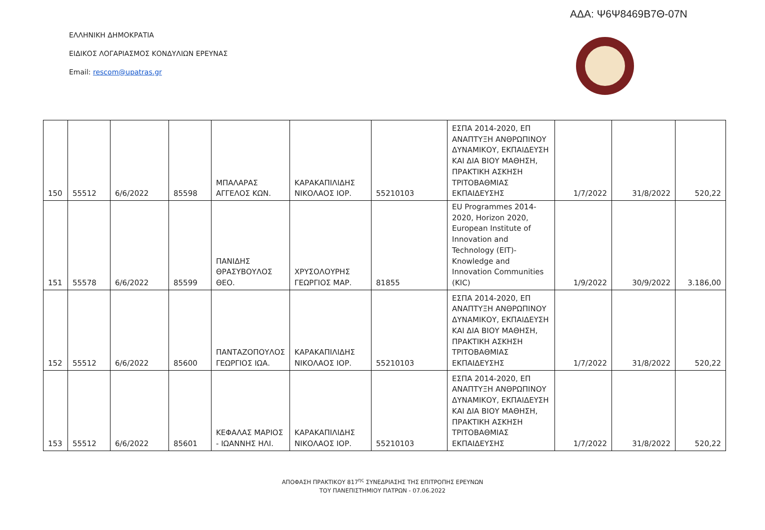ΑΔΑ: Ψ6Ψ8469Β7Θ-07Ν
ΕΛΛΗΝΙΚΗ ΔΗΜΟΚΡΑΤΙΑ
ΕΙΔΙΚΟΣ ΛΟΓΑΡΙΑΣΜΟΣ ΚΟΝΔΥΛΙΩΝ ΕΡΕΥΝΑΣ
Email: rescom@upatras.gr
| 150 | 55512 | 6/6/2022 | 85598 | ΜΠΑΛΑΡΑΣ ΑΓΓΕΛΟΣ ΚΩΝ. | ΚΑΡΑΚΑΠΙΛΙΔΗΣ ΝΙΚΟΛΑΟΣ ΙΟΡ. | 55210103 | ΕΣΠΑ 2014-2020, ΕΠ ΑΝΑΠΤΥΞΗ ΑΝΘΡΩΠΙΝΟΥ ΔΥΝΑΜΙΚΟΥ, ΕΚΠΑΙΔΕΥΣΗ ΚΑΙ ΔΙΑ ΒΙΟΥ ΜΑΘΗΣΗ, ΠΡΑΚΤΙΚΗ ΑΣΚΗΣΗ ΤΡΙΤΟΒΑΘΜΙΑΣ ΕΚΠΑΙΔΕΥΣΗΣ | 1/7/2022 | 31/8/2022 | 520,22 |
| 151 | 55578 | 6/6/2022 | 85599 | ΠΑΝΙΔΗΣ ΘΡΑΣΥΒΟΥΛΟΣ ΘΕΟ. | ΧΡΥΣΟΛΟΥΡΗΣ ΓΕΩΡΓΙΟΣ ΜΑΡ. | 81855 | EU Programmes 2014-2020, Horizon 2020, European Institute of Innovation and Technology (EIT)- Knowledge and Innovation Communities (KIC) | 1/9/2022 | 30/9/2022 | 3.186,00 |
| 152 | 55512 | 6/6/2022 | 85600 | ΠΑΝΤΑΖΟΠΟΥΛΟΣ ΓΕΩΡΓΙΟΣ ΙΩΑ. | ΚΑΡΑΚΑΠΙΛΙΔΗΣ ΝΙΚΟΛΑΟΣ ΙΟΡ. | 55210103 | ΕΣΠΑ 2014-2020, ΕΠ ΑΝΑΠΤΥΞΗ ΑΝΘΡΩΠΙΝΟΥ ΔΥΝΑΜΙΚΟΥ, ΕΚΠΑΙΔΕΥΣΗ ΚΑΙ ΔΙΑ ΒΙΟΥ ΜΑΘΗΣΗ, ΠΡΑΚΤΙΚΗ ΑΣΚΗΣΗ ΤΡΙΤΟΒΑΘΜΙΑΣ ΕΚΠΑΙΔΕΥΣΗΣ | 1/7/2022 | 31/8/2022 | 520,22 |
| 153 | 55512 | 6/6/2022 | 85601 | ΚΕΦΑΛΑΣ ΜΑΡΙΟΣ - ΙΩΑΝΝΗΣ ΗΛΙ. | ΚΑΡΑΚΑΠΙΛΙΔΗΣ ΝΙΚΟΛΑΟΣ ΙΟΡ. | 55210103 | ΕΣΠΑ 2014-2020, ΕΠ ΑΝΑΠΤΥΞΗ ΑΝΘΡΩΠΙΝΟΥ ΔΥΝΑΜΙΚΟΥ, ΕΚΠΑΙΔΕΥΣΗ ΚΑΙ ΔΙΑ ΒΙΟΥ ΜΑΘΗΣΗ, ΠΡΑΚΤΙΚΗ ΑΣΚΗΣΗ ΤΡΙΤΟΒΑΘΜΙΑΣ ΕΚΠΑΙΔΕΥΣΗΣ | 1/7/2022 | 31/8/2022 | 520,22 |
ΑΠΟΦΑΣΗ ΠΡΑΚΤΙΚΟΥ 817<sup>ης</sup> ΣΥΝΕΔΡΙΑΣΗΣ ΤΗΣ ΕΠΙΤΡΟΠΗΣ ΕΡΕΥΝΩΝ
ΤΟΥ ΠΑΝΕΠΙΣΤΗΜΙΟΥ ΠΑΤΡΩΝ - 07.06.2022